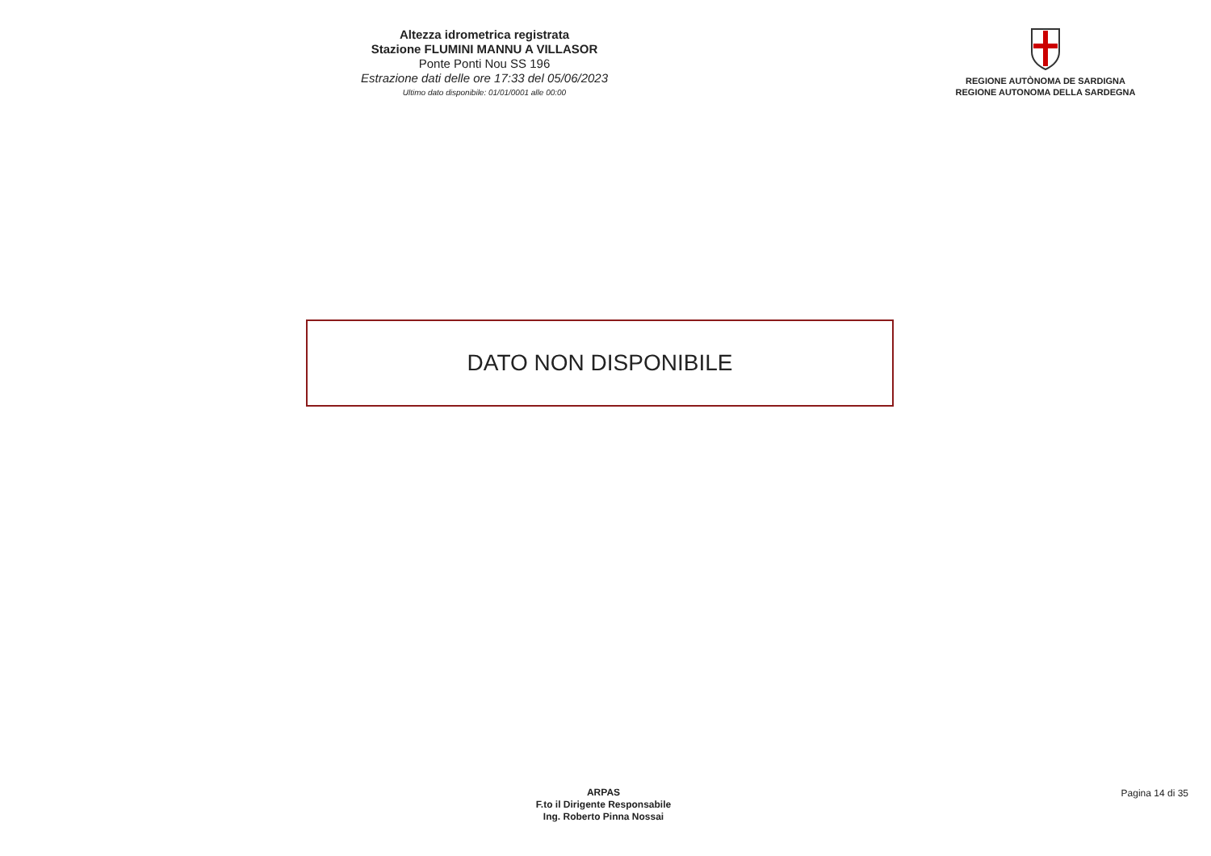Altezza idrometrica registrata
Stazione FLUMINI MANNU A VILLASOR
Ponte Ponti Nou SS 196
Estrazione dati delle ore 17:33 del 05/06/2023
Ultimo dato disponibile: 01/01/0001 alle 00:00
REGIONE AUTÒNOMA DE SARDIGNA
REGIONE AUTONOMA DELLA SARDEGNA
DATO NON DISPONIBILE
ARPAS
F.to il Dirigente Responsabile
Ing. Roberto Pinna Nossai
Pagina 14 di 35